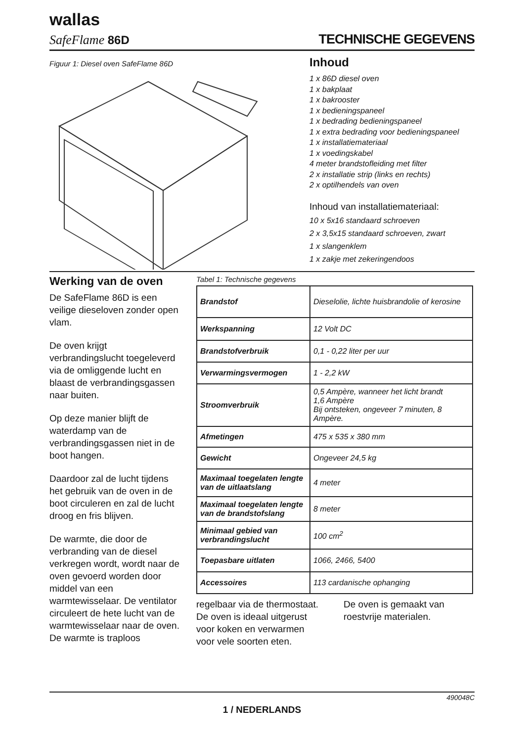wallas
SafeFlame 86D TECHNISCHE GEGEVENS
Figuur 1: Diesel oven SafeFlame 86D
Inhoud
1 x 86D diesel oven
1 x bakplaat
1 x bakrooster
1 x bedieningspaneel
1 x bedrading bedieningspaneel
1 x extra bedrading voor bedieningspaneel
1 x installatiemateriaal
1 x voedingskabel
4 meter brandstofleiding met filter
2 x installatie strip (links en rechts)
2 x optilhendels van oven
Inhoud van installatiemateriaal:
10 x 5x16 standaard schroeven
2 x 3,5x15 standaard schroeven, zwart
1 x slangenklem
1 x zakje met zekeringendoos
Werking van de oven
De SafeFlame 86D is een veilige dieseloven zonder open vlam.
De oven krijgt verbrandingslucht toegeleverd via de omliggende lucht en blaast de verbrandingsgassen naar buiten.
Op deze manier blijft de waterdamp van de verbrandingsgassen niet in de boot hangen.
Daardoor zal de lucht tijdens het gebruik van de oven in de boot circuleren en zal de lucht droog en fris blijven.
De warmte, die door de verbranding van de diesel verkregen wordt, wordt naar de oven gevoerd worden door middel van een warmtewisselaar. De ventilator circuleert de hete lucht van de warmtewisselaar naar de oven. De warmte is traploos
Tabel 1: Technische gegevens
| Brandstof | Dieselolie, lichte huisbrandolie of kerosine |
| Werkspanning | 12 Volt DC |
| Brandstofverbruik | 0,1 - 0,22 liter per uur |
| Verwarmingsvermogen | 1 - 2,2 kW |
| Stroomverbruik | 0,5 Ampère, wanneer het licht brandt 1,6 Ampère Bij ontsteken, ongeveer 7 minuten, 8 Ampère. |
| Afmetingen | 475 x 535 x 380 mm |
| Gewicht | Ongeveer 24,5 kg |
| Maximaal toegelaten lengte van de uitlaatslang | 4 meter |
| Maximaal toegelaten lengte van de brandstofslang | 8 meter |
| Minimaal gebied van verbrandingslucht | 100 cm<sup>2</sup> |
| Toepasbare uitlaten | 1066, 2466, 5400 |
| Accessoires | 113 cardanische ophanging |
regelbaar via de thermostaat. De oven is ideaal uitgerust voor koken en verwarmen voor vele soorten eten.
De oven is gemaakt van roestvrije materialen.
490048C
1 / NEDERLANDS